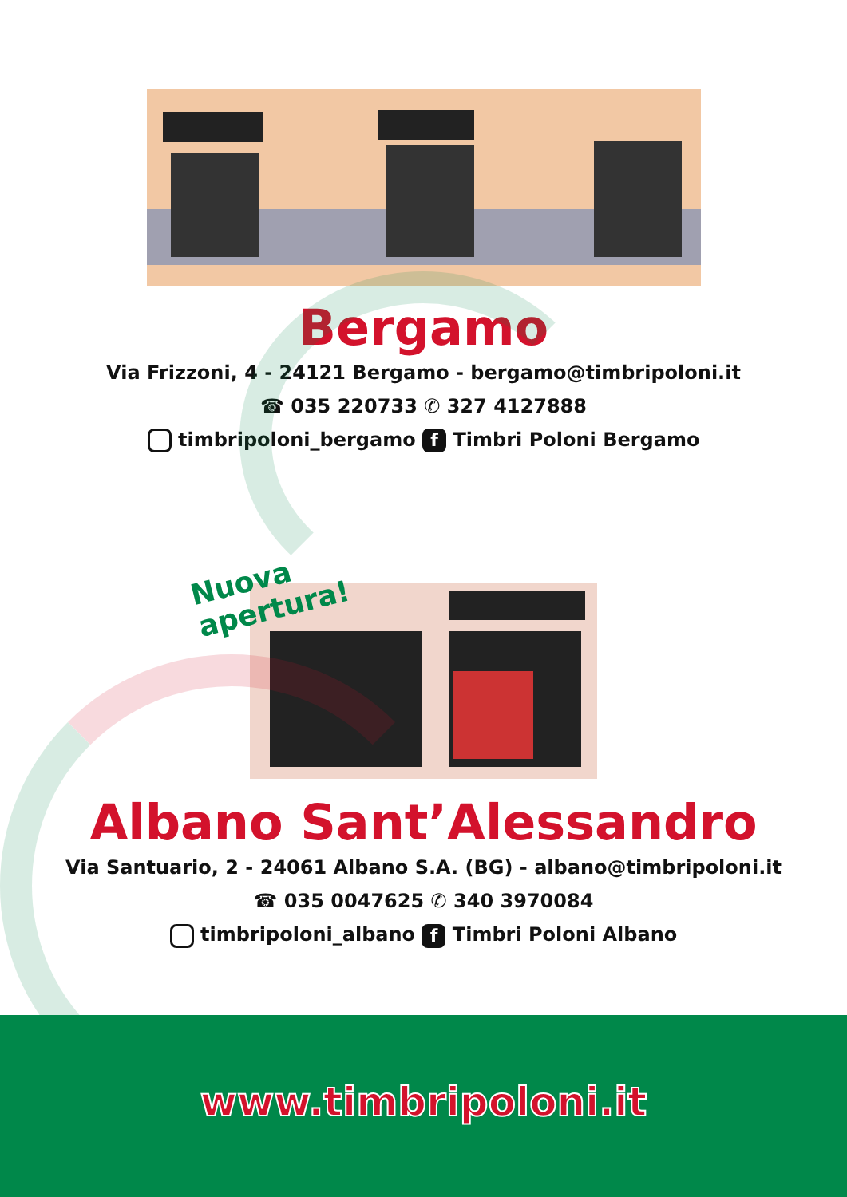Bergamo
Via Frizzoni, 4 - 24121 Bergamo - bergamo@timbripoloni.it
☎ 035 220733 ✆ 327 4127888
timbripoloni_bergamo f Timbri Poloni Bergamo
Nuova apertura!
Albano Sant’Alessandro
Via Santuario, 2 - 24061 Albano S.A. (BG) - albano@timbripoloni.it
☎ 035 0047625 ✆ 340 3970084
timbripoloni_albano f Timbri Poloni Albano
www.timbripoloni.it